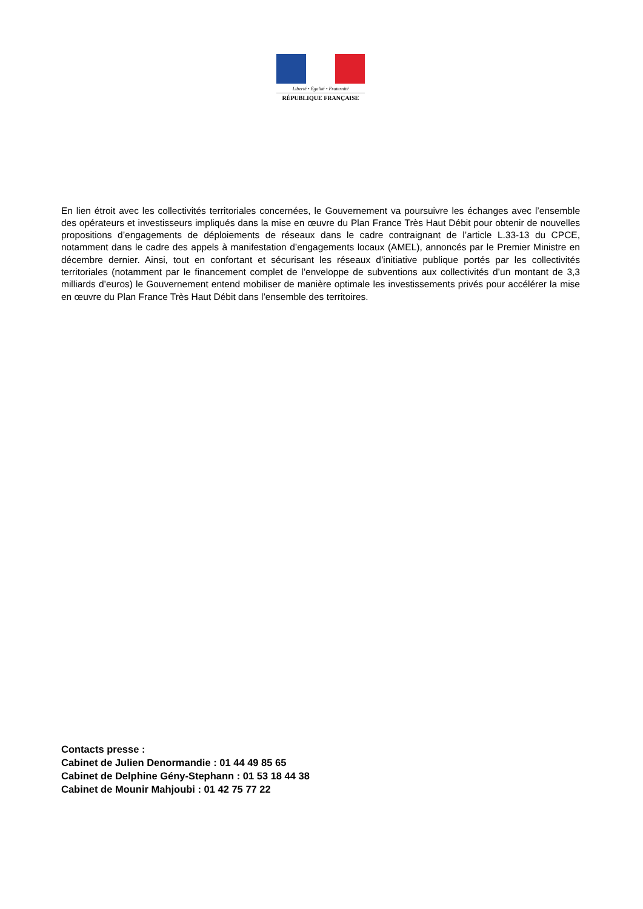Liberté • Égalité • Fraternité
RÉPUBLIQUE FRANÇAISE
En lien étroit avec les collectivités territoriales concernées, le Gouvernement va poursuivre les échanges avec l’ensemble des opérateurs et investisseurs impliqués dans la mise en œuvre du Plan France Très Haut Débit pour obtenir de nouvelles propositions d’engagements de déploiements de réseaux dans le cadre contraignant de l’article L.33-13 du CPCE, notamment dans le cadre des appels à manifestation d’engagements locaux (AMEL), annoncés par le Premier Ministre en décembre dernier. Ainsi, tout en confortant et sécurisant les réseaux d’initiative publique portés par les collectivités territoriales (notamment par le financement complet de l’enveloppe de subventions aux collectivités d’un montant de 3,3 milliards d’euros) le Gouvernement entend mobiliser de manière optimale les investissements privés pour accélérer la mise en œuvre du Plan France Très Haut Débit dans l’ensemble des territoires.
Contacts presse :
Cabinet de Julien Denormandie : 01 44 49 85 65
Cabinet de Delphine Gény-Stephann : 01 53 18 44 38
Cabinet de Mounir Mahjoubi : 01 42 75 77 22